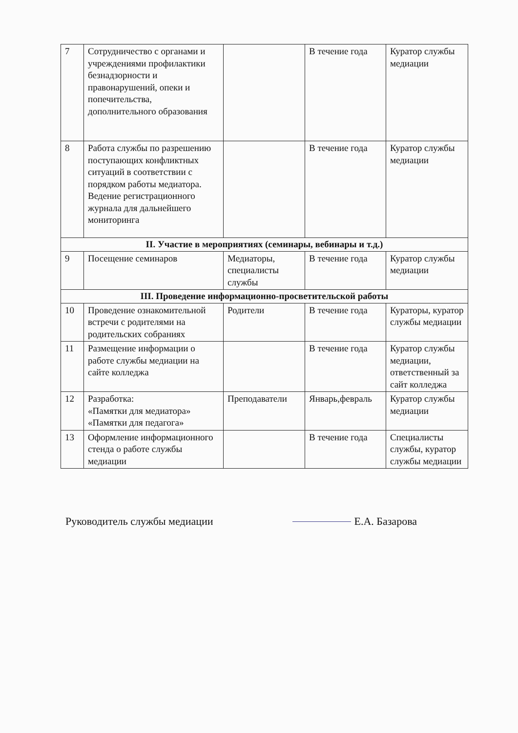| 7 | Сотрудничество с органами и учреждениями профилактики безнадзорности и правонарушений, опеки и попечительства, дополнительного образования | | В течение года | Куратор службы медиации |
| 8 | Работа службы по разрешению поступающих конфликтных ситуаций в соответствии с порядком работы медиатора. Ведение регистрационного журнала для дальнейшего мониторинга | | В течение года | Куратор службы медиации |
| II. Участие в мероприятиях (семинары, вебинары и т.д.) | | | | |
| 9 | Посещение семинаров | Медиаторы, специалисты службы | В течение года | Куратор службы медиации |
| III. Проведение информационно-просветительской работы | | | | |
| 10 | Проведение ознакомительной встречи с родителями на родительских собраниях | Родители | В течение года | Кураторы, куратор службы медиации |
| 11 | Размещение информации о работе службы медиации на сайте колледжа | | В течение года | Куратор службы медиации, ответственный за сайт колледжа |
| 12 | Разработка: «Памятки для медиатора» «Памятки для педагога» | Преподаватели | Январь,февраль | Куратор службы медиации |
| 13 | Оформление информационного стенда о работе службы медиации | | В течение года | Специалисты службы, куратор службы медиации |
Руководитель службы медиации Е.А. Базарова